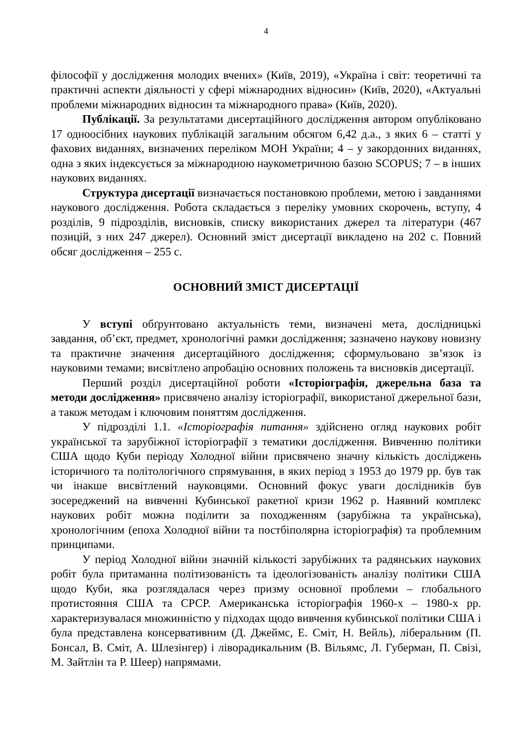4
філософії у дослідження молодих вчених» (Київ, 2019), «Україна і світ: теоретичні та практичні аспекти діяльності у сфері міжнародних відносин» (Київ, 2020), «Актуальні проблеми міжнародних відносин та міжнародного права» (Київ, 2020).
Публікації. За результатами дисертаційного дослідження автором опубліковано 17 одноосібних наукових публікацій загальним обсягом 6,42 д.а., з яких 6 – статті у фахових виданнях, визначених переліком МОН України; 4 – у закордонних виданнях, одна з яких індексується за міжнародною наукометричною базою SCOPUS; 7 – в інших наукових виданнях.
Структура дисертації визначається постановкою проблеми, метою і завданнями наукового дослідження. Робота складається з переліку умовних скорочень, вступу, 4 розділів, 9 підрозділів, висновків, списку використаних джерел та літератури (467 позицій, з них 247 джерел). Основний зміст дисертації викладено на 202 с. Повний обсяг дослідження – 255 с.
ОСНОВНИЙ ЗМІСТ ДИСЕРТАЦІЇ
У вступі обґрунтовано актуальність теми, визначені мета, дослідницькі завдання, об’єкт, предмет, хронологічні рамки дослідження; зазначено наукову новизну та практичне значення дисертаційного дослідження; сформульовано зв’язок із науковими темами; висвітлено апробацію основних положень та висновків дисертації.
Перший розділ дисертаційної роботи «Історіографія, джерельна база та методи дослідження» присвячено аналізу історіографії, використаної джерельної бази, а також методам і ключовим поняттям дослідження.
У підрозділі 1.1. «Історіографія питання» здійснено огляд наукових робіт української та зарубіжної історіографії з тематики дослідження. Вивченню політики США щодо Куби періоду Холодної війни присвячено значну кількість досліджень історичного та політологічного спрямування, в яких період з 1953 до 1979 рр. був так чи інакше висвітлений науковцями. Основний фокус уваги дослідників був зосереджений на вивченні Кубинської ракетної кризи 1962 р. Наявний комплекс наукових робіт можна поділити за походженням (зарубіжна та українська), хронологічним (епоха Холодної війни та постбіполярна історіографія) та проблемним принципами.
У період Холодної війни значній кількості зарубіжних та радянських наукових робіт була притаманна політизованість та ідеологізованість аналізу політики США щодо Куби, яка розглядалася через призму основної проблеми – глобального протистояння США та СРСР. Американська історіографія 1960-х – 1980-х рр. характеризувалася множинністю у підходах щодо вивчення кубинської політики США і була представлена консервативним (Д. Джеймс, Е. Сміт, Н. Вейль), ліберальним (П. Бонсал, В. Сміт, А. Шлезінгер) і ліворадикальним (В. Вільямс, Л. Губерман, П. Свізі, М. Зайтлін та Р. Шеер) напрямами.